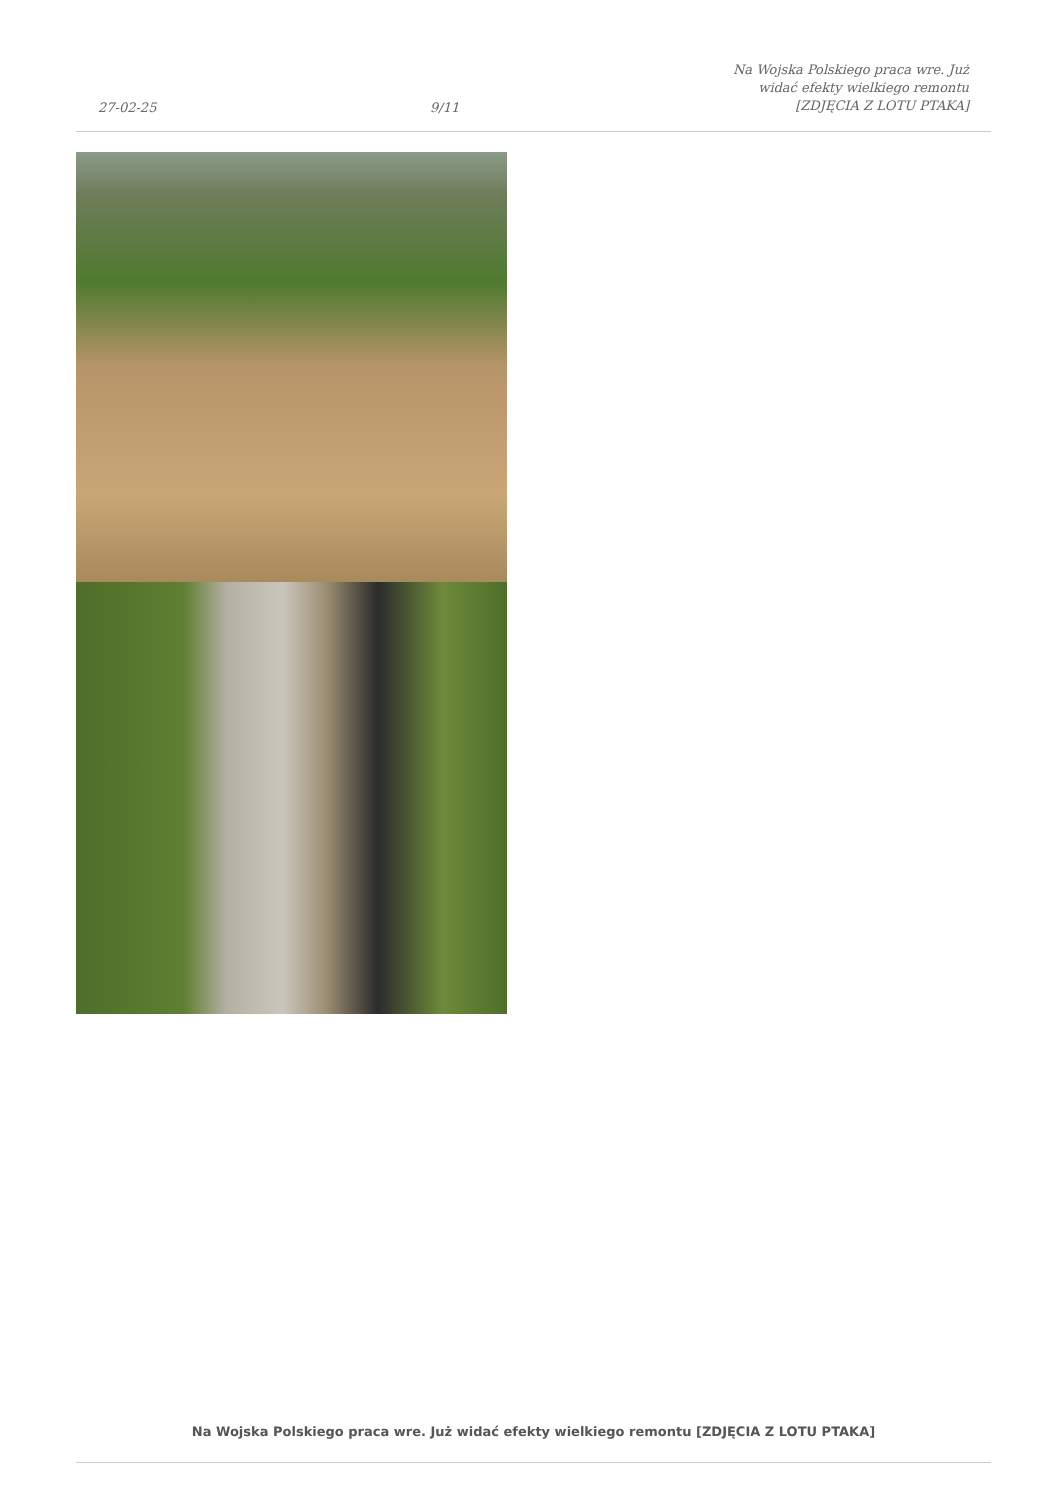27-02-25 9/11 Na Wojska Polskiego praca wre. Już
widać efekty wielkiego remontu
[ZDJĘCIA Z LOTU PTAKA]
Na Wojska Polskiego praca wre. Już widać efekty wielkiego remontu [ZDJĘCIA Z LOTU PTAKA]